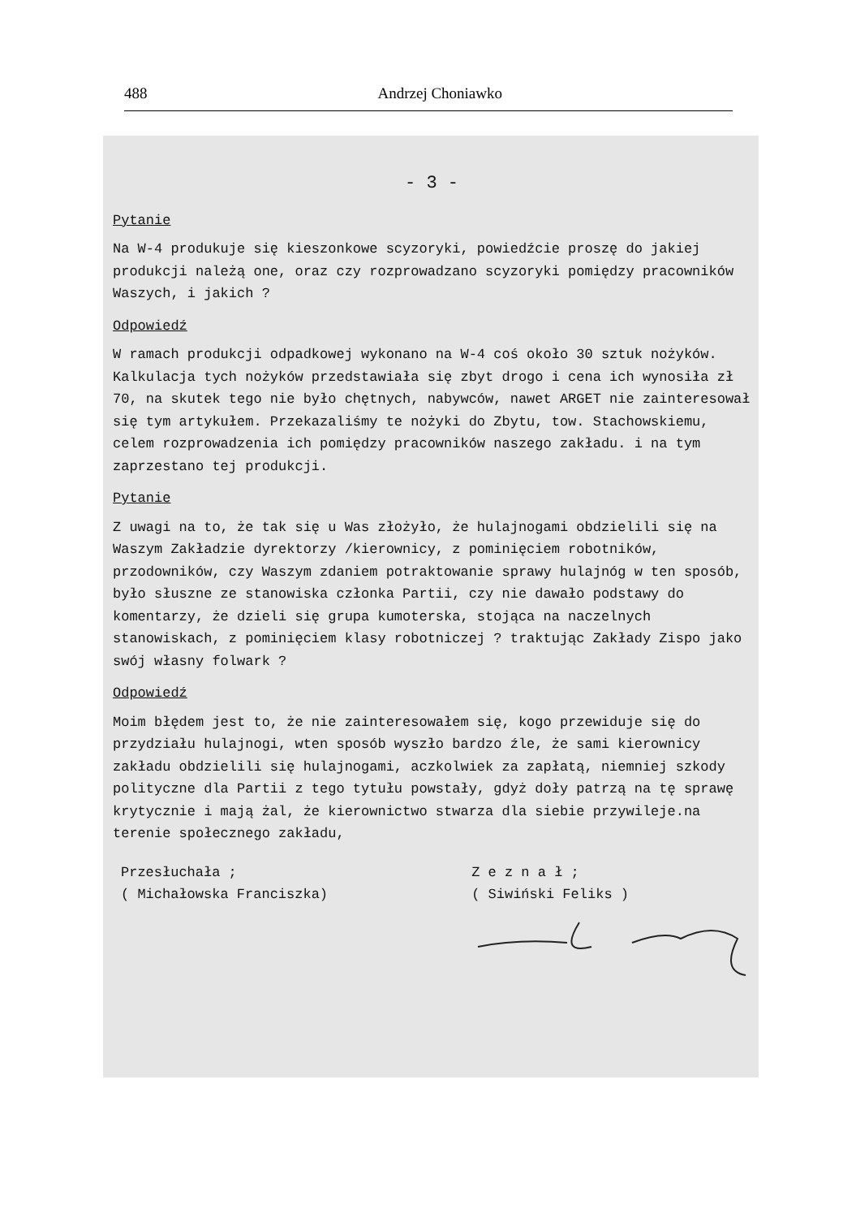488 Andrzej Choniawko
- 3 -
Pytanie
Na W-4 produkuje się kieszonkowe scyzoryki, powiedźcie proszę do jakiej produkcji należą one, oraz czy rozprowadzano scyzoryki pomiędzy pracowników Waszych, i jakich ?
Odpowiedź
W ramach produkcji odpadkowej wykonano na W-4 coś około 30 sztuk nożyków. Kalkulacja tych nożyków przedstawiała się zbyt drogo i cena ich wynosiła zł 70, na skutek tego nie było chętnych, nabywców, nawet ARGET nie zainteresował się tym artykułem. Przekazaliśmy te nożyki do Zbytu, tow. Stachowskiemu, celem rozprowadzenia ich pomiędzy pracowników naszego zakładu. i na tym zaprzestano tej produkcji.
Pytanie
Z uwagi na to, że tak się u Was złożyło, że hulajnogami obdzielili się na Waszym Zakładzie dyrektorzy /kierownicy, z pominięciem robotników, przodowników, czy Waszym zdaniem potraktowanie sprawy hulajnóg w ten sposób, było słuszne ze stanowiska członka Partii, czy nie dawało podstawy do komentarzy, że dzieli się grupa kumoterska, stojąca na naczelnych stanowiskach, z pominięciem klasy robotniczej ? traktując Zakłady Zispo jako swój własny folwark ?
Odpowiedź
Moim błędem jest to, że nie zainteresowałem się, kogo przewiduje się do przydziału hulajnogi, wten sposób wyszło bardzo źle, że sami kierownicy zakładu obdzielili się hulajnogami, aczkolwiek za zapłatą, niemniej szkody polityczne dla Partii z tego tytułu powstały, gdyż doły patrzą na tę sprawę krytycznie i mają żal, że kierownictwo stwarza dla siebie przywileje.na terenie społecznego zakładu,
Przesłuchała ;
( Michałowska Franciszka)
Z e z n a ł ;
( Siwiński Feliks )